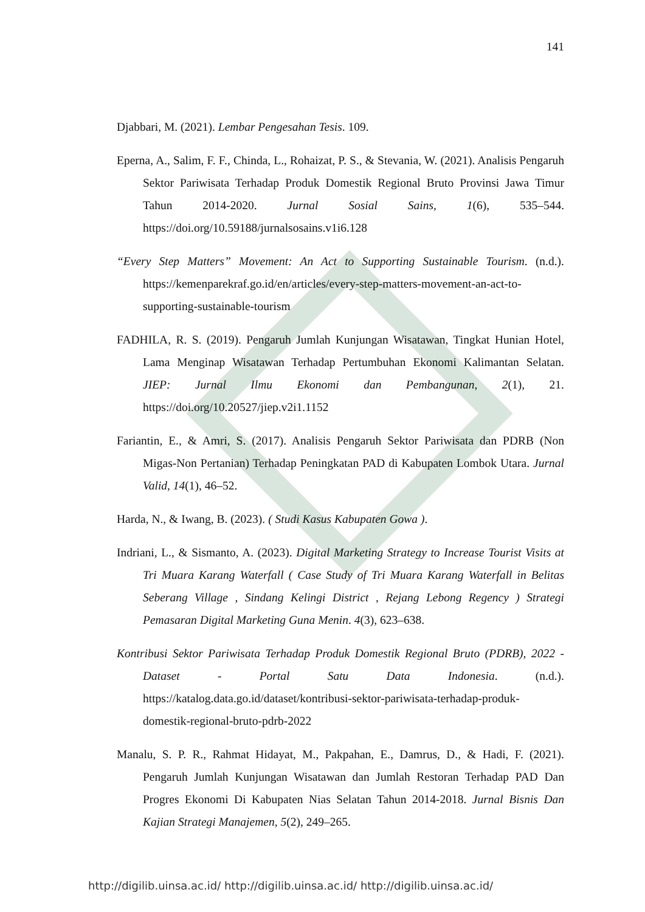141
Djabbari, M. (2021). Lembar Pengesahan Tesis. 109.
Eperna, A., Salim, F. F., Chinda, L., Rohaizat, P. S., & Stevania, W. (2021). Analisis Pengaruh Sektor Pariwisata Terhadap Produk Domestik Regional Bruto Provinsi Jawa Timur Tahun 2014-2020. Jurnal Sosial Sains, 1(6), 535–544. https://doi.org/10.59188/jurnalsosains.v1i6.128
“Every Step Matters” Movement: An Act to Supporting Sustainable Tourism. (n.d.). https://kemenparekraf.go.id/en/articles/every-step-matters-movement-an-act-to-supporting-sustainable-tourism
FADHILA, R. S. (2019). Pengaruh Jumlah Kunjungan Wisatawan, Tingkat Hunian Hotel, Lama Menginap Wisatawan Terhadap Pertumbuhan Ekonomi Kalimantan Selatan. JIEP: Jurnal Ilmu Ekonomi dan Pembangunan, 2(1), 21. https://doi.org/10.20527/jiep.v2i1.1152
Fariantin, E., & Amri, S. (2017). Analisis Pengaruh Sektor Pariwisata dan PDRB (Non Migas-Non Pertanian) Terhadap Peningkatan PAD di Kabupaten Lombok Utara. Jurnal Valid, 14(1), 46–52.
Harda, N., & Iwang, B. (2023). ( Studi Kasus Kabupaten Gowa ).
Indriani, L., & Sismanto, A. (2023). Digital Marketing Strategy to Increase Tourist Visits at Tri Muara Karang Waterfall ( Case Study of Tri Muara Karang Waterfall in Belitas Seberang Village , Sindang Kelingi District , Rejang Lebong Regency ) Strategi Pemasaran Digital Marketing Guna Menin. 4(3), 623–638.
Kontribusi Sektor Pariwisata Terhadap Produk Domestik Regional Bruto (PDRB), 2022 - Dataset - Portal Satu Data Indonesia. (n.d.). https://katalog.data.go.id/dataset/kontribusi-sektor-pariwisata-terhadap-produk-domestik-regional-bruto-pdrb-2022
Manalu, S. P. R., Rahmat Hidayat, M., Pakpahan, E., Damrus, D., & Hadi, F. (2021). Pengaruh Jumlah Kunjungan Wisatawan dan Jumlah Restoran Terhadap PAD Dan Progres Ekonomi Di Kabupaten Nias Selatan Tahun 2014-2018. Jurnal Bisnis Dan Kajian Strategi Manajemen, 5(2), 249–265.
http://digilib.uinsa.ac.id/ http://digilib.uinsa.ac.id/ http://digilib.uinsa.ac.id/